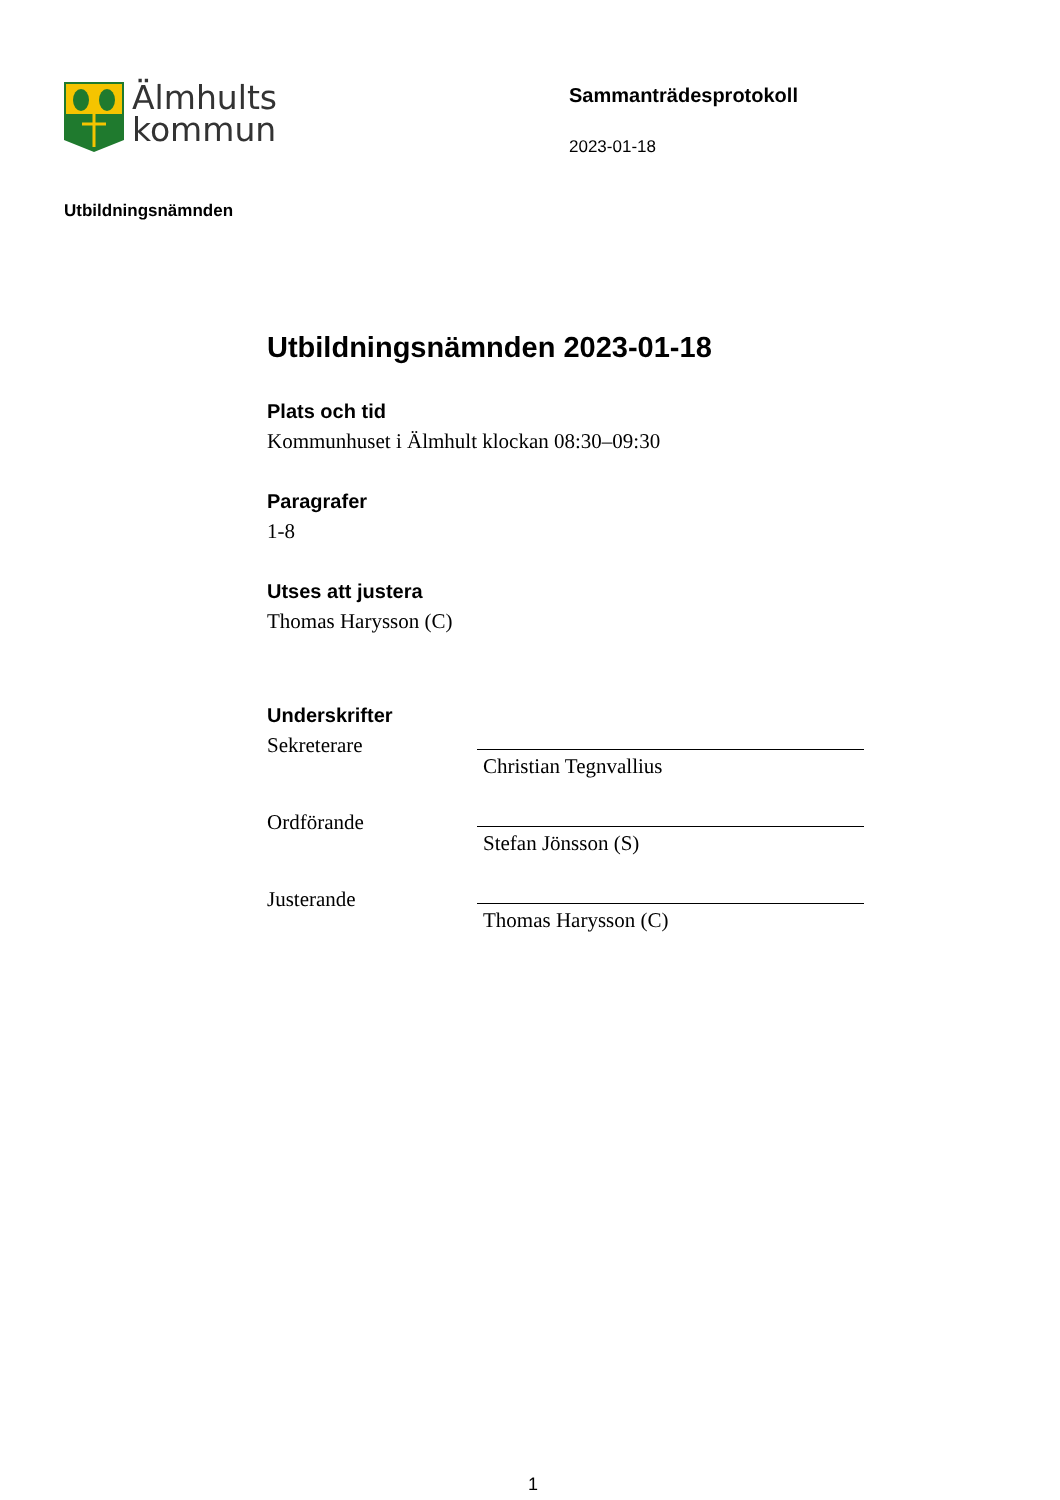Älmhults
kommun
Sammanträdesprotokoll
2023-01-18
Utbildningsnämnden
Utbildningsnämnden 2023-01-18
Plats och tid
Kommunhuset i Älmhult klockan 08:30–09:30
Paragrafer
1-8
Utses att justera
Thomas Harysson (C)
Underskrifter
Sekreterare
Christian Tegnvallius
Ordförande
Stefan Jönsson (S)
Justerande
Thomas Harysson (C)
1